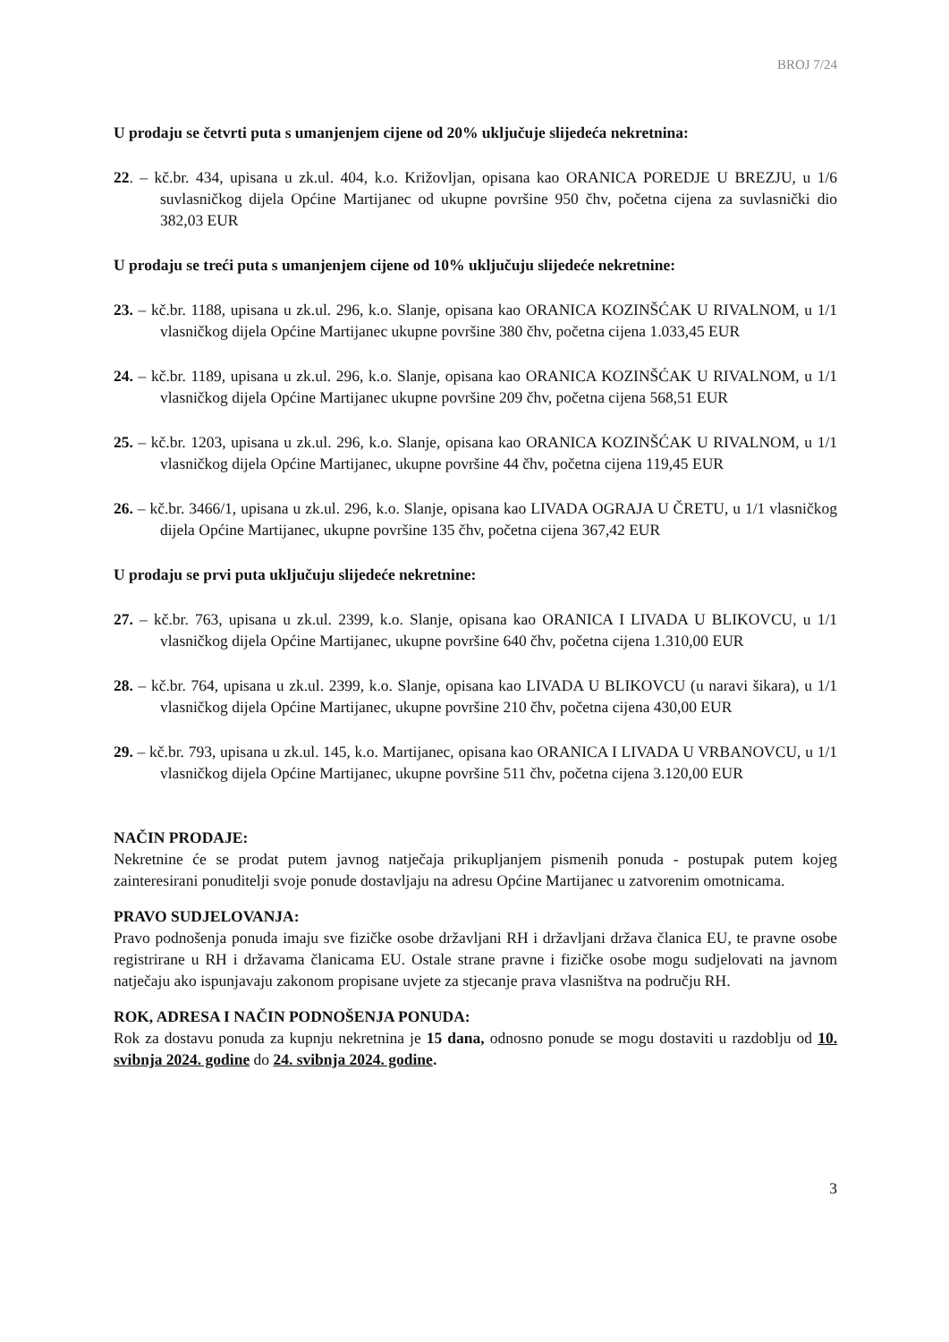BROJ 7/24
U prodaju se četvrti puta s umanjenjem cijene od 20% uključuje slijedeća nekretnina:
22. – kč.br. 434, upisana u zk.ul. 404, k.o. Križovljan, opisana kao ORANICA POREDJE U BREZJU, u 1/6 suvlasničkog dijela Općine Martijanec od ukupne površine 950 čhv, početna cijena za suvlasnički dio 382,03 EUR
U prodaju se treći puta s umanjenjem cijene od 10% uključuju slijedeće nekretnine:
23. – kč.br. 1188, upisana u zk.ul. 296, k.o. Slanje, opisana kao ORANICA KOZINŠĆAK U RIVALNOM, u 1/1 vlasničkog dijela Općine Martijanec ukupne površine 380 čhv, početna cijena 1.033,45 EUR
24. – kč.br. 1189, upisana u zk.ul. 296, k.o. Slanje, opisana kao ORANICA KOZINŠĆAK U RIVALNOM, u 1/1 vlasničkog dijela Općine Martijanec ukupne površine 209 čhv, početna cijena 568,51 EUR
25. – kč.br. 1203, upisana u zk.ul. 296, k.o. Slanje, opisana kao ORANICA KOZINŠĆAK U RIVALNOM, u 1/1 vlasničkog dijela Općine Martijanec, ukupne površine 44 čhv, početna cijena 119,45 EUR
26. – kč.br. 3466/1, upisana u zk.ul. 296, k.o. Slanje, opisana kao LIVADA OGRAJA U ČRETU, u 1/1 vlasničkog dijela Općine Martijanec, ukupne površine 135 čhv, početna cijena 367,42 EUR
U prodaju se prvi puta uključuju slijedeće nekretnine:
27. – kč.br. 763, upisana u zk.ul. 2399, k.o. Slanje, opisana kao ORANICA I LIVADA U BLIKOVCU, u 1/1 vlasničkog dijela Općine Martijanec, ukupne površine 640 čhv, početna cijena 1.310,00 EUR
28. – kč.br. 764, upisana u zk.ul. 2399, k.o. Slanje, opisana kao LIVADA U BLIKOVCU (u naravi šikara), u 1/1 vlasničkog dijela Općine Martijanec, ukupne površine 210 čhv, početna cijena 430,00 EUR
29. – kč.br. 793, upisana u zk.ul. 145, k.o. Martijanec, opisana kao ORANICA I LIVADA U VRBANOVCU, u 1/1 vlasničkog dijela Općine Martijanec, ukupne površine 511 čhv, početna cijena 3.120,00 EUR
NAČIN PRODAJE:
Nekretnine će se prodat putem javnog natječaja prikupljanjem pismenih ponuda - postupak putem kojeg zainteresirani ponuditelji svoje ponude dostavljaju na adresu Općine Martijanec u zatvorenim omotnicama.
PRAVO SUDJELOVANJA:
Pravo podnošenja ponuda imaju sve fizičke osobe državljani RH i državljani država članica EU, te pravne osobe registrirane u RH i državama članicama EU. Ostale strane pravne i fizičke osobe mogu sudjelovati na javnom natječaju ako ispunjavaju zakonom propisane uvjete za stjecanje prava vlasništva na području RH.
ROK, ADRESA I NAČIN PODNOŠENJA PONUDA:
Rok za dostavu ponuda za kupnju nekretnina je 15 dana, odnosno ponude se mogu dostaviti u razdoblju od 10. svibnja 2024. godine do 24. svibnja 2024. godine.
3